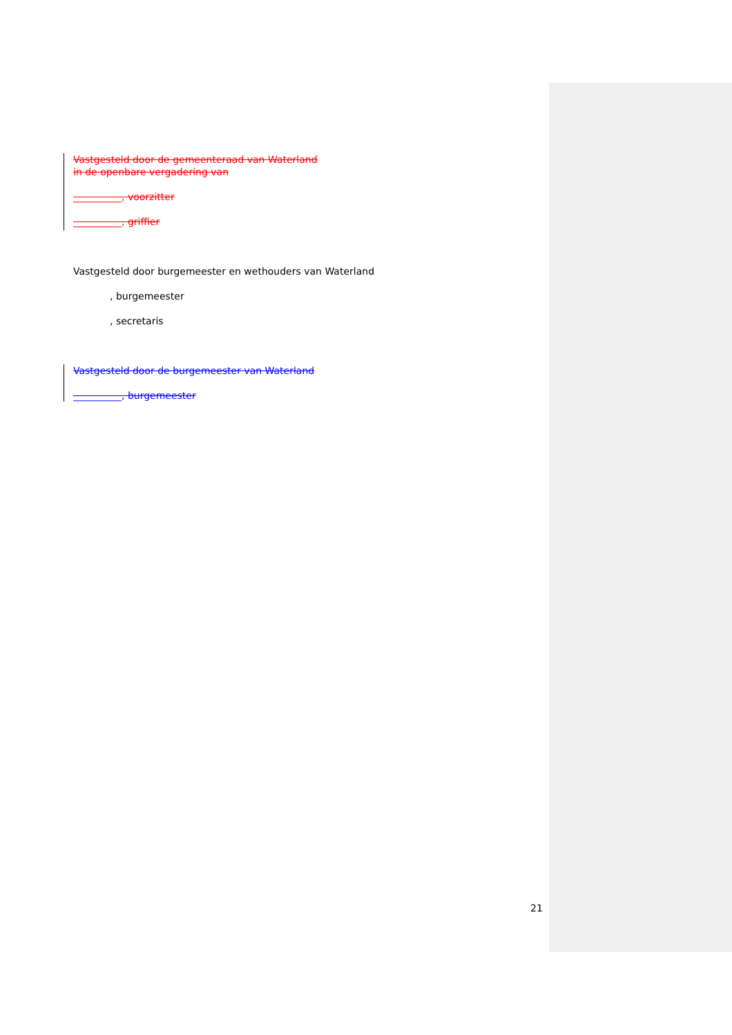Vastgesteld door de gemeenteraad van Waterland
in de openbare vergadering van
__________, voorzitter
__________, griffier
Vastgesteld door burgemeester en wethouders van Waterland
, burgemeester
, secretaris
Vastgesteld door de burgemeester van Waterland
__________, burgemeester
21